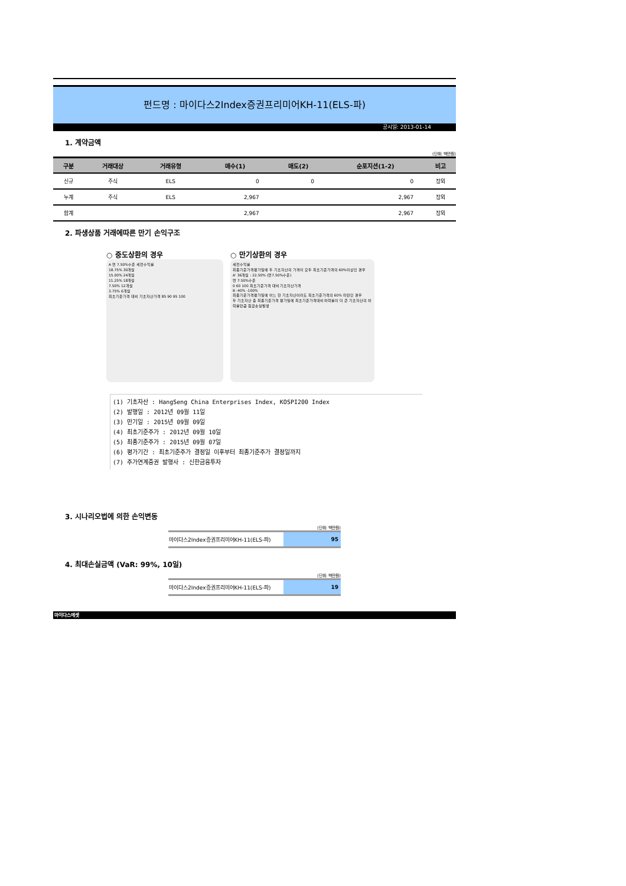펀드명 : 마이다스2Index증권프리미어KH-11(ELS-파)
공시일: 2013-01-14
1. 계약금액
(단위: 백만원)
| 구분 | 거래대상 | 거래유형 | 매수(1) | 매도(2) | 순포지션(1-2) | 비고 |
| --- | --- | --- | --- | --- | --- | --- |
| 신규 | 주식 | ELS | 0 | 0 | 0 | 장외 |
| 누계 | 주식 | ELS | 2,967 | | 2,967 | 장외 |
| 합계 | | | 2,967 | | 2,967 | 장외 |
2. 파생상품 거래에따른 만기 손익구조
○ 중도상환의 경우
A 연 7.50%수준 세전수익률
18.75% 30개월
15.00% 24개월
11.25% 18개월
7.50% 12개월
3.75% 6개월
최초기준가격 대비 기초자산가격 85 90 95 100
○ 만기상환의 경우
세전수익률
최종기준가격평가일에 두 기초자산의 가격이 모두 최초기준가격의 60%이상인 경우
A' 36개월 : 22.50% (연7.50%수준)
연 7.50%수준
0 60 100 최초기준가격 대비 기초자산가격
B -40% -100%
최종기준가격평가일에 어느 한 기초자산이라도 최초기준가격의 60% 미만인 경우
두 기초자산 중 최종기준가격 평가일에 최초기준가격대비 하락률이 더 큰 기초자산의 하락률만큼 원금손실발생
(1) 기초자산 : HangSeng China Enterprises Index, KOSPI200 Index
(2) 발행일 : 2012년 09월 11일
(3) 만기일 : 2015년 09월 09일
(4) 최초기준주가 : 2012년 09월 10일
(5) 최종기준주가 : 2015년 09월 07일
(6) 평가기간 : 최초기준주가 결정일 이후부터 최종기준주가 결정일까지
(7) 주가연계증권 발행사 : 신한금융투자
3. 시나리오법에 의한 손익변동
(단위: 백만원)
| 마이다스2Index증권프리미어KH-11(ELS-파) | 95 |
4. 최대손실금액 (VaR: 99%, 10일)
(단위: 백만원)
| 마이다스2Index증권프리미어KH-11(ELS-파) | 19 |
마이다스에셋